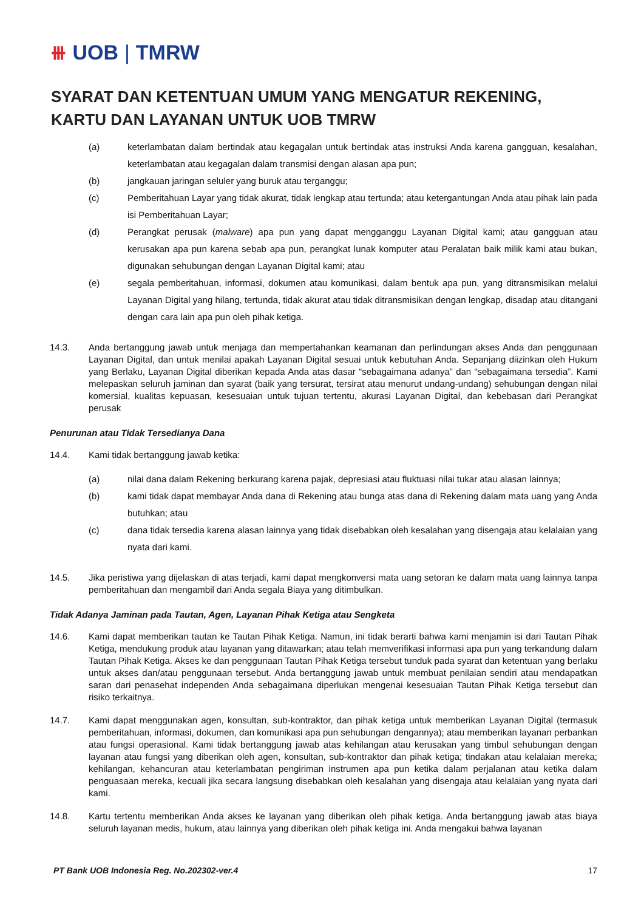⧻ UOB | TMRW
SYARAT DAN KETENTUAN UMUM YANG MENGATUR REKENING, KARTU DAN LAYANAN UNTUK UOB TMRW
(a) keterlambatan dalam bertindak atau kegagalan untuk bertindak atas instruksi Anda karena gangguan, kesalahan, keterlambatan atau kegagalan dalam transmisi dengan alasan apa pun;
(b) jangkauan jaringan seluler yang buruk atau terganggu;
(c) Pemberitahuan Layar yang tidak akurat, tidak lengkap atau tertunda; atau ketergantungan Anda atau pihak lain pada isi Pemberitahuan Layar;
(d) Perangkat perusak (malware) apa pun yang dapat mengganggu Layanan Digital kami; atau gangguan atau kerusakan apa pun karena sebab apa pun, perangkat lunak komputer atau Peralatan baik milik kami atau bukan, digunakan sehubungan dengan Layanan Digital kami; atau
(e) segala pemberitahuan, informasi, dokumen atau komunikasi, dalam bentuk apa pun, yang ditransmisikan melalui Layanan Digital yang hilang, tertunda, tidak akurat atau tidak ditransmisikan dengan lengkap, disadap atau ditangani dengan cara lain apa pun oleh pihak ketiga.
14.3. Anda bertanggung jawab untuk menjaga dan mempertahankan keamanan dan perlindungan akses Anda dan penggunaan Layanan Digital, dan untuk menilai apakah Layanan Digital sesuai untuk kebutuhan Anda. Sepanjang diizinkan oleh Hukum yang Berlaku, Layanan Digital diberikan kepada Anda atas dasar “sebagaimana adanya” dan “sebagaimana tersedia”. Kami melepaskan seluruh jaminan dan syarat (baik yang tersurat, tersirat atau menurut undang-undang) sehubungan dengan nilai komersial, kualitas kepuasan, kesesuaian untuk tujuan tertentu, akurasi Layanan Digital, dan kebebasan dari Perangkat perusak
Penurunan atau Tidak Tersedianya Dana
14.4. Kami tidak bertanggung jawab ketika:
(a) nilai dana dalam Rekening berkurang karena pajak, depresiasi atau fluktuasi nilai tukar atau alasan lainnya;
(b) kami tidak dapat membayar Anda dana di Rekening atau bunga atas dana di Rekening dalam mata uang yang Anda butuhkan; atau
(c) dana tidak tersedia karena alasan lainnya yang tidak disebabkan oleh kesalahan yang disengaja atau kelalaian yang nyata dari kami.
14.5. Jika peristiwa yang dijelaskan di atas terjadi, kami dapat mengkonversi mata uang setoran ke dalam mata uang lainnya tanpa pemberitahuan dan mengambil dari Anda segala Biaya yang ditimbulkan.
Tidak Adanya Jaminan pada Tautan, Agen, Layanan Pihak Ketiga atau Sengketa
14.6. Kami dapat memberikan tautan ke Tautan Pihak Ketiga. Namun, ini tidak berarti bahwa kami menjamin isi dari Tautan Pihak Ketiga, mendukung produk atau layanan yang ditawarkan; atau telah memverifikasi informasi apa pun yang terkandung dalam Tautan Pihak Ketiga. Akses ke dan penggunaan Tautan Pihak Ketiga tersebut tunduk pada syarat dan ketentuan yang berlaku untuk akses dan/atau penggunaan tersebut. Anda bertanggung jawab untuk membuat penilaian sendiri atau mendapatkan saran dari penasehat independen Anda sebagaimana diperlukan mengenai kesesuaian Tautan Pihak Ketiga tersebut dan risiko terkaitnya.
14.7. Kami dapat menggunakan agen, konsultan, sub-kontraktor, dan pihak ketiga untuk memberikan Layanan Digital (termasuk pemberitahuan, informasi, dokumen, dan komunikasi apa pun sehubungan dengannya); atau memberikan layanan perbankan atau fungsi operasional. Kami tidak bertanggung jawab atas kehilangan atau kerusakan yang timbul sehubungan dengan layanan atau fungsi yang diberikan oleh agen, konsultan, sub-kontraktor dan pihak ketiga; tindakan atau kelalaian mereka; kehilangan, kehancuran atau keterlambatan pengiriman instrumen apa pun ketika dalam perjalanan atau ketika dalam penguasaan mereka, kecuali jika secara langsung disebabkan oleh kesalahan yang disengaja atau kelalaian yang nyata dari kami.
14.8. Kartu tertentu memberikan Anda akses ke layanan yang diberikan oleh pihak ketiga. Anda bertanggung jawab atas biaya seluruh layanan medis, hukum, atau lainnya yang diberikan oleh pihak ketiga ini. Anda mengakui bahwa layanan
PT Bank UOB Indonesia Reg. No.202302-ver.4 17